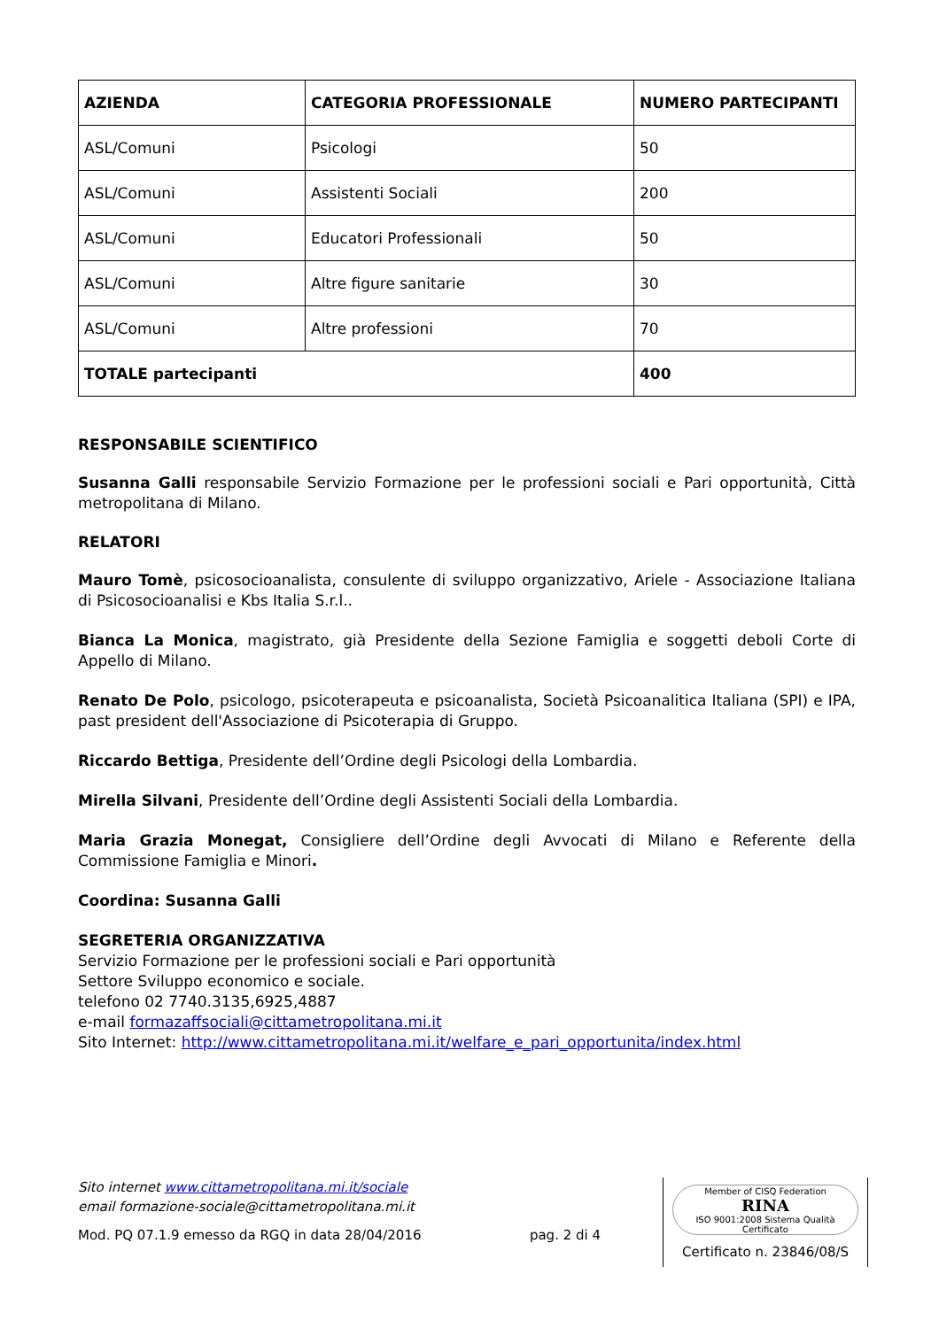| AZIENDA | CATEGORIA PROFESSIONALE | NUMERO PARTECIPANTI |
| --- | --- | --- |
| ASL/Comuni | Psicologi | 50 |
| ASL/Comuni | Assistenti Sociali | 200 |
| ASL/Comuni | Educatori Professionali | 50 |
| ASL/Comuni | Altre figure sanitarie | 30 |
| ASL/Comuni | Altre professioni | 70 |
| TOTALE partecipanti | | 400 |
RESPONSABILE SCIENTIFICO
Susanna Galli responsabile Servizio Formazione per le professioni sociali e Pari opportunità, Città metropolitana di Milano.
RELATORI
Mauro Tomè, psicosocioanalista, consulente di sviluppo organizzativo, Ariele - Associazione Italiana di Psicosocioanalisi e Kbs Italia S.r.l..
Bianca La Monica, magistrato, già Presidente della Sezione Famiglia e soggetti deboli Corte di Appello di Milano.
Renato De Polo, psicologo, psicoterapeuta e psicoanalista, Società Psicoanalitica Italiana (SPI) e IPA, past president dell'Associazione di Psicoterapia di Gruppo.
Riccardo Bettiga, Presidente dell’Ordine degli Psicologi della Lombardia.
Mirella Silvani, Presidente dell’Ordine degli Assistenti Sociali della Lombardia.
Maria Grazia Monegat, Consigliere dell’Ordine degli Avvocati di Milano e Referente della Commissione Famiglia e Minori.
Coordina: Susanna Galli
SEGRETERIA ORGANIZZATIVA
Servizio Formazione per le professioni sociali e Pari opportunità
Settore Sviluppo economico e sociale.
telefono 02 7740.3135,6925,4887
e-mail formazaffsociali@cittametropolitana.mi.it
Sito Internet: http://www.cittametropolitana.mi.it/welfare_e_pari_opportunita/index.html
Sito internet www.cittametropolitana.mi.it/sociale
email formazione-sociale@cittametropolitana.mi.it
Mod. PQ 07.1.9 emesso da RGQ in data 28/04/2016 pag. 2 di 4
Member of CISQ Federation
RINA
ISO 9001:2008 Sistema Qualità Certificato
Certificato n. 23846/08/S